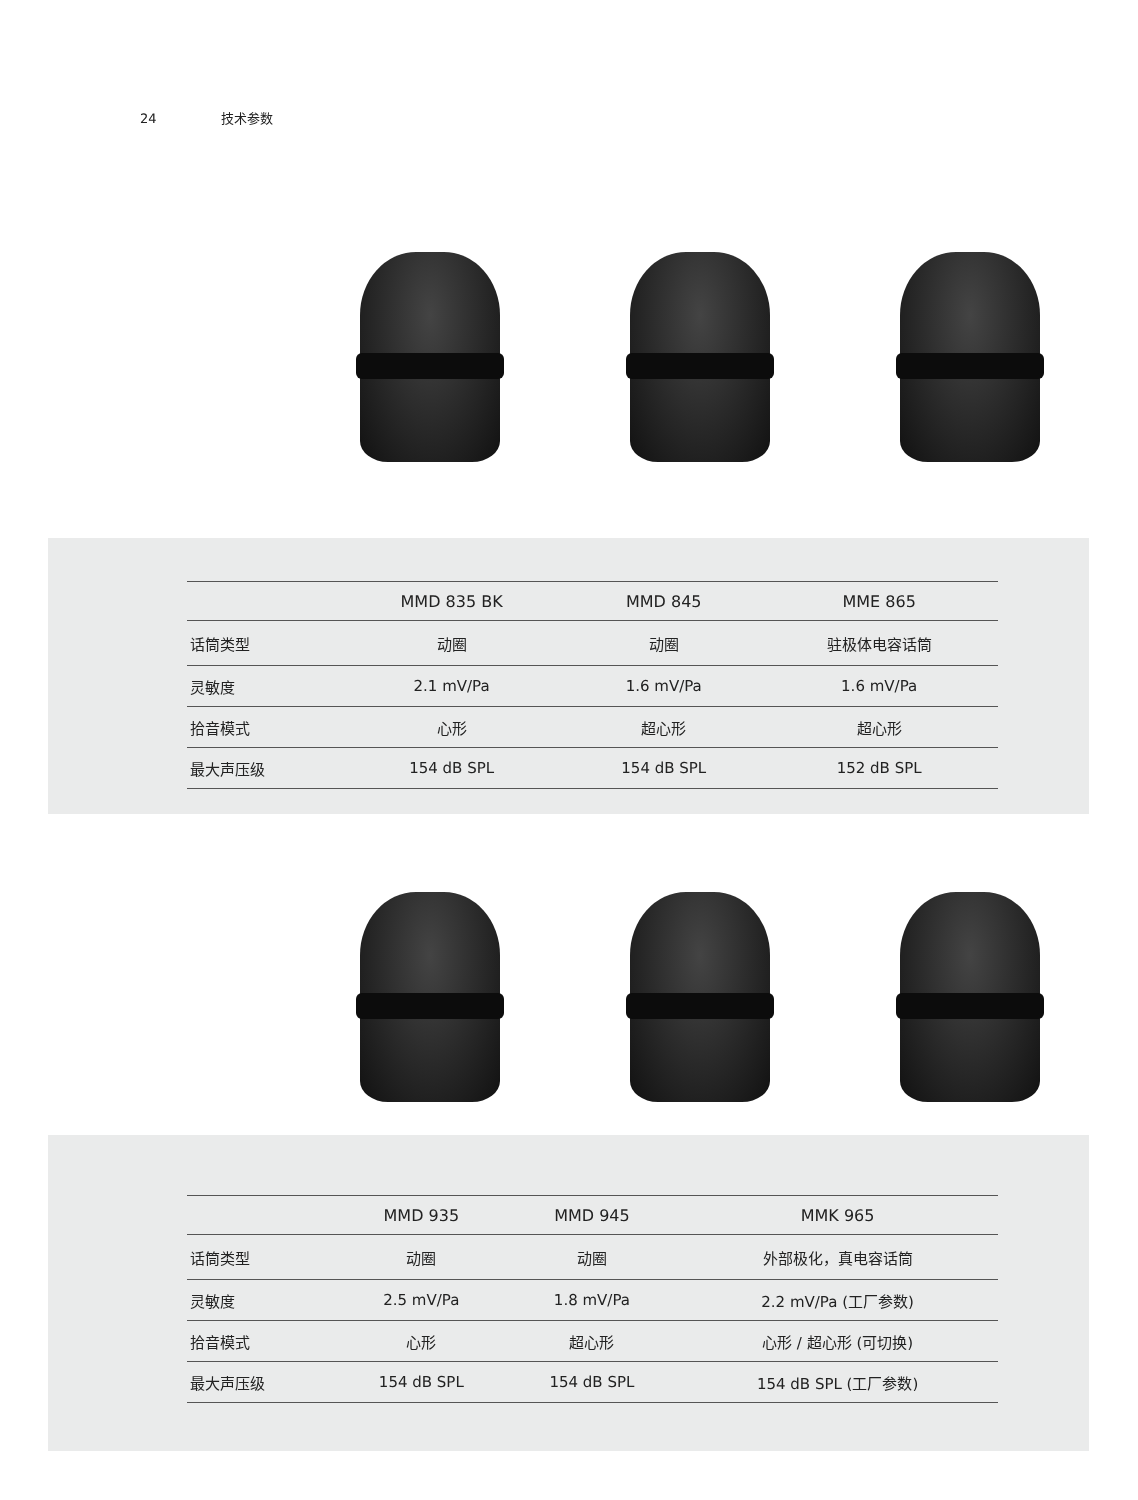24 技术参数
| | MMD 835 BK | MMD 845 | MME 865 |
| --- | --- | --- | --- |
| 话筒类型 | 动圈 | 动圈 | 驻极体电容话筒 |
| 灵敏度 | 2.1 mV/Pa | 1.6 mV/Pa | 1.6 mV/Pa |
| 拾音模式 | 心形 | 超心形 | 超心形 |
| 最大声压级 | 154 dB SPL | 154 dB SPL | 152 dB SPL |
| | MMD 935 | MMD 945 | MMK 965 |
| --- | --- | --- | --- |
| 话筒类型 | 动圈 | 动圈 | 外部极化，真电容话筒 |
| 灵敏度 | 2.5 mV/Pa | 1.8 mV/Pa | 2.2 mV/Pa (工厂参数) |
| 拾音模式 | 心形 | 超心形 | 心形 / 超心形 (可切换) |
| 最大声压级 | 154 dB SPL | 154 dB SPL | 154 dB SPL (工厂参数) |